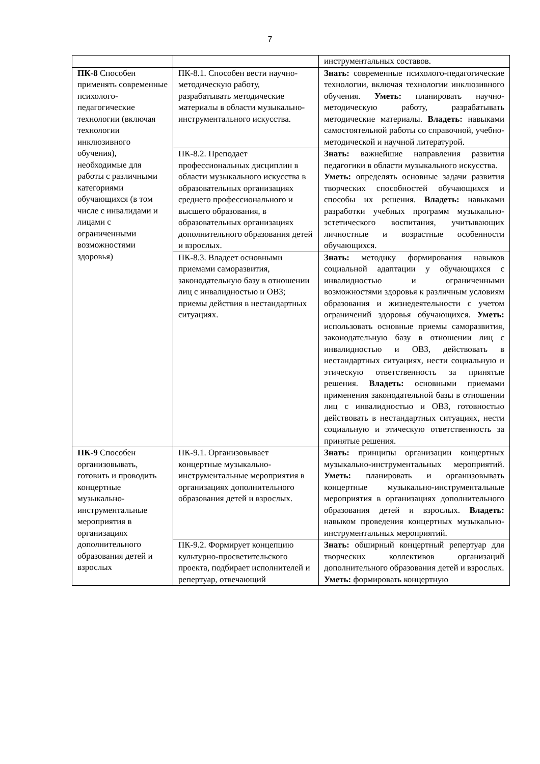7
| | | инструментальных составов. |
| ПК-8 Способен применять современные психолого-педагогические технологии (включая технологии инклюзивного обучения), необходимые для работы с различными категориями обучающихся (в том числе с инвалидами и лицами с ограниченными возможностями здоровья) | ПК-8.1. Способен вести научно-методическую работу, разрабатывать методические материалы в области музыкально-инструментального искусства. | Знать: современные психолого-педагогические технологии, включая технологии инклюзивного обучения. Уметь: планировать научно-методическую работу, разрабатывать методические материалы. Владеть: навыками самостоятельной работы со справочной, учебно-методической и научной литературой. |
| | ПК-8.2. Преподает профессиональных дисциплин в области музыкального искусства в образовательных организациях среднего профессионального и высшего образования, в образовательных организациях дополнительного образования детей и взрослых. | Знать: важнейшие направления развития педагогики в области музыкального искусства. Уметь: определять основные задачи развития творческих способностей обучающихся и способы их решения. Владеть: навыками разработки учебных программ музыкально-эстетического воспитания, учитывающих личностные и возрастные особенности обучающихся. |
| | ПК-8.3. Владеет основными приемами саморазвития, законодательную базу в отношении лиц с инвалидностью и ОВЗ; приемы действия в нестандартных ситуациях. | Знать: методику формирования навыков социальной адаптации у обучающихся с инвалидностью и ограниченными возможностями здоровья к различным условиям образования и жизнедеятельности с учетом ограничений здоровья обучающихся. Уметь: использовать основные приемы саморазвития, законодательную базу в отношении лиц с инвалидностью и ОВЗ, действовать в нестандартных ситуациях, нести социальную и этическую ответственность за принятые решения. Владеть: основными приемами применения законодательной базы в отношении лиц с инвалидностью и ОВЗ, готовностью действовать в нестандартных ситуациях, нести социальную и этическую ответственность за принятые решения. |
| ПК-9 Способен организовывать, готовить и проводить концертные музыкально-инструментальные мероприятия в организациях дополнительного образования детей и взрослых | ПК-9.1. Организовывает концертные музыкально-инструментальные мероприятия в организациях дополнительного образования детей и взрослых. | Знать: принципы организации концертных музыкально-инструментальных мероприятий. Уметь: планировать и организовывать концертные музыкально-инструментальные мероприятия в организациях дополнительного образования детей и взрослых. Владеть: навыком проведения концертных музыкально-инструментальных мероприятий. |
| | ПК-9.2. Формирует концепцию культурно-просветительского проекта, подбирает исполнителей и репертуар, отвечающий | Знать: обширный концертный репертуар для творческих коллективов организаций дополнительного образования детей и взрослых. Уметь: формировать концертную |